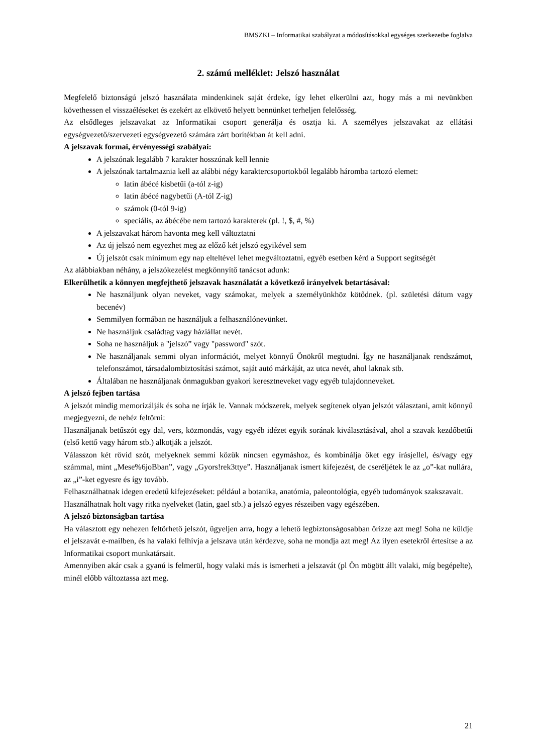BMSZKI – Informatikai szabályzat a módosításokkal egységes szerkezetbe foglalva
2. számú melléklet: Jelszó használat
Megfelelő biztonságú jelszó használata mindenkinek saját érdeke, így lehet elkerülni azt, hogy más a mi nevünkben követhessen el visszaéléseket és ezekért az elkövető helyett bennünket terheljen felelősség.
Az elsődleges jelszavakat az Informatikai csoport generálja és osztja ki. A személyes jelszavakat az ellátási egységvezető/szervezeti egységvezető számára zárt borítékban át kell adni.
A jelszavak formai, érvényességi szabályai:
A jelszónak legalább 7 karakter hosszúnak kell lennie
A jelszónak tartalmaznia kell az alábbi négy karaktercsoportokból legalább háromba tartozó elemet:
latin ábécé kisbetűi (a-tól z-ig)
latin ábécé nagybetűi (A-tól Z-ig)
számok (0-tól 9-ig)
speciális, az ábécébe nem tartozó karakterek (pl. !, $, #, %)
A jelszavakat három havonta meg kell változtatni
Az új jelszó nem egyezhet meg az előző két jelszó egyikével sem
Új jelszót csak minimum egy nap elteltével lehet megváltoztatni, egyéb esetben kérd a Support segítségét
Az alábbiakban néhány, a jelszókezelést megkönnyítő tanácsot adunk:
Elkerülhetik a könnyen megfejthető jelszavak használatát a következő irányelvek betartásával:
Ne használjunk olyan neveket, vagy számokat, melyek a személyünkhöz kötődnek. (pl. születési dátum vagy becenév)
Semmilyen formában ne használjuk a felhasználónevünket.
Ne használjuk családtag vagy háziállat nevét.
Soha ne használjuk a "jelszó” vagy "password" szót.
Ne használjanak semmi olyan információt, melyet könnyű Önökről megtudni. Így ne használjanak rendszámot, telefonszámot, társadalombiztosítási számot, saját autó márkáját, az utca nevét, ahol laknak stb.
Általában ne használjanak önmagukban gyakori keresztneveket vagy egyéb tulajdonneveket.
A jelszó fejben tartása
A jelszót mindig memorizálják és soha ne írják le. Vannak módszerek, melyek segítenek olyan jelszót választani, amit könnyű megjegyezni, de nehéz feltörni:
Használjanak betűszót egy dal, vers, közmondás, vagy egyéb idézet egyik sorának kiválasztásával, ahol a szavak kezdőbetűi (első kettő vagy három stb.) alkotják a jelszót.
Válasszon két rövid szót, melyeknek semmi közük nincsen egymáshoz, és kombinálja őket egy írásjellel, és/vagy egy számmal, mint „Mese%6joBban”, vagy „Gyors!rek3ttye”. Használjanak ismert kifejezést, de cseréljétek le az „o”-kat nullára, az „i”-ket egyesre és így tovább.
Felhasználhatnak idegen eredetű kifejezéseket: például a botanika, anatómia, paleontológia, egyéb tudományok szakszavait.
Használhatnak holt vagy ritka nyelveket (latin, gael stb.) a jelszó egyes részeiben vagy egészében.
A jelszó biztonságban tartása
Ha választott egy nehezen feltörhető jelszót, ügyeljen arra, hogy a lehető legbiztonságosabban őrizze azt meg! Soha ne küldje el jelszavát e-mailben, és ha valaki felhívja a jelszava után kérdezve, soha ne mondja azt meg! Az ilyen esetekről értesítse a az Informatikai csoport munkatársait.
Amennyiben akár csak a gyanú is felmerül, hogy valaki más is ismerheti a jelszavát (pl Ön mögött állt valaki, míg begépelte), minél előbb változtassa azt meg.
21